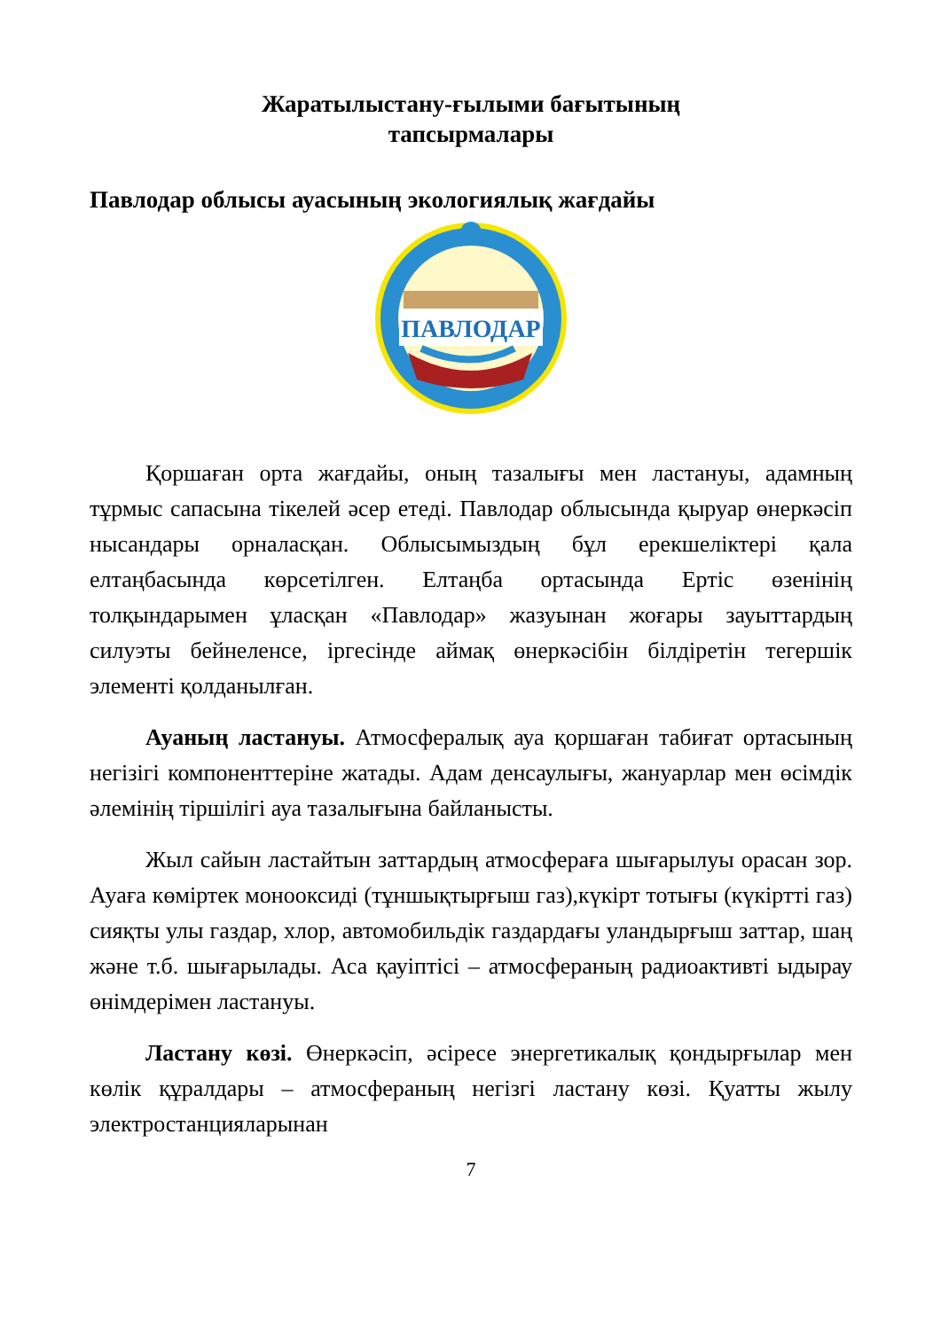Жаратылыстану-ғылыми бағытының
тапсырмалары
Павлодар облысы ауасының экологиялық жағдайы
ПАВЛОДАР
Қоршаған орта жағдайы, оның тазалығы мен ластануы, адамның тұрмыс сапасына тікелей әсер етеді. Павлодар облысында қыруар өнеркәсіп нысандары орналасқан. Облысымыздың бұл ерекшеліктері қала елтаңбасында көрсетілген. Елтаңба ортасында Ертіс өзенінің толқындарымен ұласқан «Павлодар» жазуынан жоғары зауыттардың силуэты бейнеленсе, іргесінде аймақ өнеркәсібін білдіретін тегершік элементі қолданылған.
Ауаның ластануы. Атмосфералық ауа қоршаған табиғат ортасының негізігі компоненттеріне жатады. Адам денсаулығы, жануарлар мен өсімдік әлемінің тіршілігі ауа тазалығына байланысты.
Жыл сайын ластайтын заттардың атмосфераға шығарылуы орасан зор. Ауаға көміртек монооксиді (тұншықтырғыш газ),күкірт тотығы (күкіртті газ) сияқты улы газдар, хлор, автомобильдік газдардағы уландырғыш заттар, шаң және т.б. шығарылады. Аса қауіптісі – атмосфераның радиоактивті ыдырау өнімдерімен ластануы.
Ластану көзі. Өнеркәсіп, әсіресе энергетикалық қондырғылар мен көлік құралдары – атмосфераның негізгі ластану көзі. Қуатты жылу электростанцияларынан
7